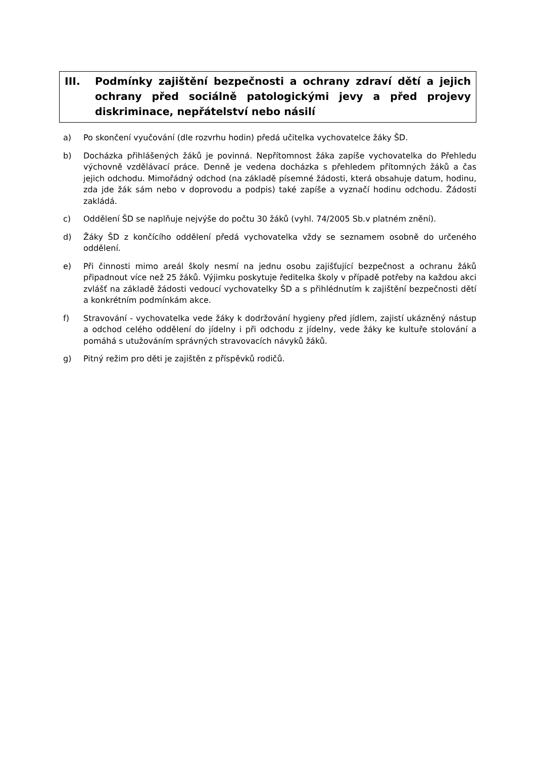III. Podmínky zajištění bezpečnosti a ochrany zdraví dětí a jejich ochrany před sociálně patologickými jevy a před projevy diskriminace, nepřátelství nebo násilí
a) Po skončení vyučování (dle rozvrhu hodin) předá učitelka vychovatelce žáky ŠD.
b) Docházka přihlášených žáků je povinná. Nepřítomnost žáka zapíše vychovatelka do Přehledu výchovně vzdělávací práce. Denně je vedena docházka s přehledem přítomných žáků a čas jejich odchodu. Mimořádný odchod (na základě písemné žádosti, která obsahuje datum, hodinu, zda jde žák sám nebo v doprovodu a podpis) také zapíše a vyznačí hodinu odchodu. Žádosti zakládá.
c) Oddělení ŠD se naplňuje nejvýše do počtu 30 žáků (vyhl. 74/2005 Sb.v platném znění).
d) Žáky ŠD z končícího oddělení předá vychovatelka vždy se seznamem osobně do určeného oddělení.
e) Při činnosti mimo areál školy nesmí na jednu osobu zajišťující bezpečnost a ochranu žáků připadnout více než 25 žáků. Výjimku poskytuje ředitelka školy v případě potřeby na každou akci zvlášť na základě žádosti vedoucí vychovatelky ŠD a s přihlédnutím k zajištění bezpečnosti dětí a konkrétním podmínkám akce.
f) Stravování - vychovatelka vede žáky k dodržování hygieny před jídlem, zajistí ukázněný nástup a odchod celého oddělení do jídelny i při odchodu z jídelny, vede žáky ke kultuře stolování a pomáhá s utužováním správných stravovacích návyků žáků.
g) Pitný režim pro děti je zajištěn z příspěvků rodičů.